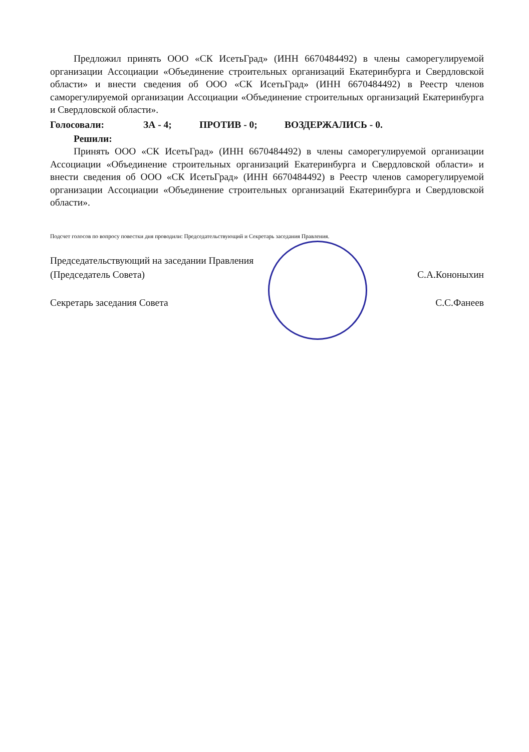Предложил принять ООО «СК ИсетьГрад» (ИНН 6670484492) в члены саморегулируемой организации Ассоциации «Объединение строительных организаций Екатеринбурга и Свердловской области» и внести сведения об ООО «СК ИсетьГрад» (ИНН 6670484492) в Реестр членов саморегулируемой организации Ассоциации «Объединение строительных организаций Екатеринбурга и Свердловской области».
Голосовали: ЗА - 4; ПРОТИВ - 0; ВОЗДЕРЖАЛИСЬ - 0.
Решили:
Принять ООО «СК ИсетьГрад» (ИНН 6670484492) в члены саморегулируемой организации Ассоциации «Объединение строительных организаций Екатеринбурга и Свердловской области» и внести сведения об ООО «СК ИсетьГрад» (ИНН 6670484492) в Реестр членов саморегулируемой организации Ассоциации «Объединение строительных организаций Екатеринбурга и Свердловской области».
Подсчет голосов по вопросу повестки дня проводили: Председательствующий и Секретарь заседания Правления.
Председательствующий на заседании Правления
(Председатель Совета)
С.А.Кононыхин
Секретарь заседания Совета С.С.Фанеев